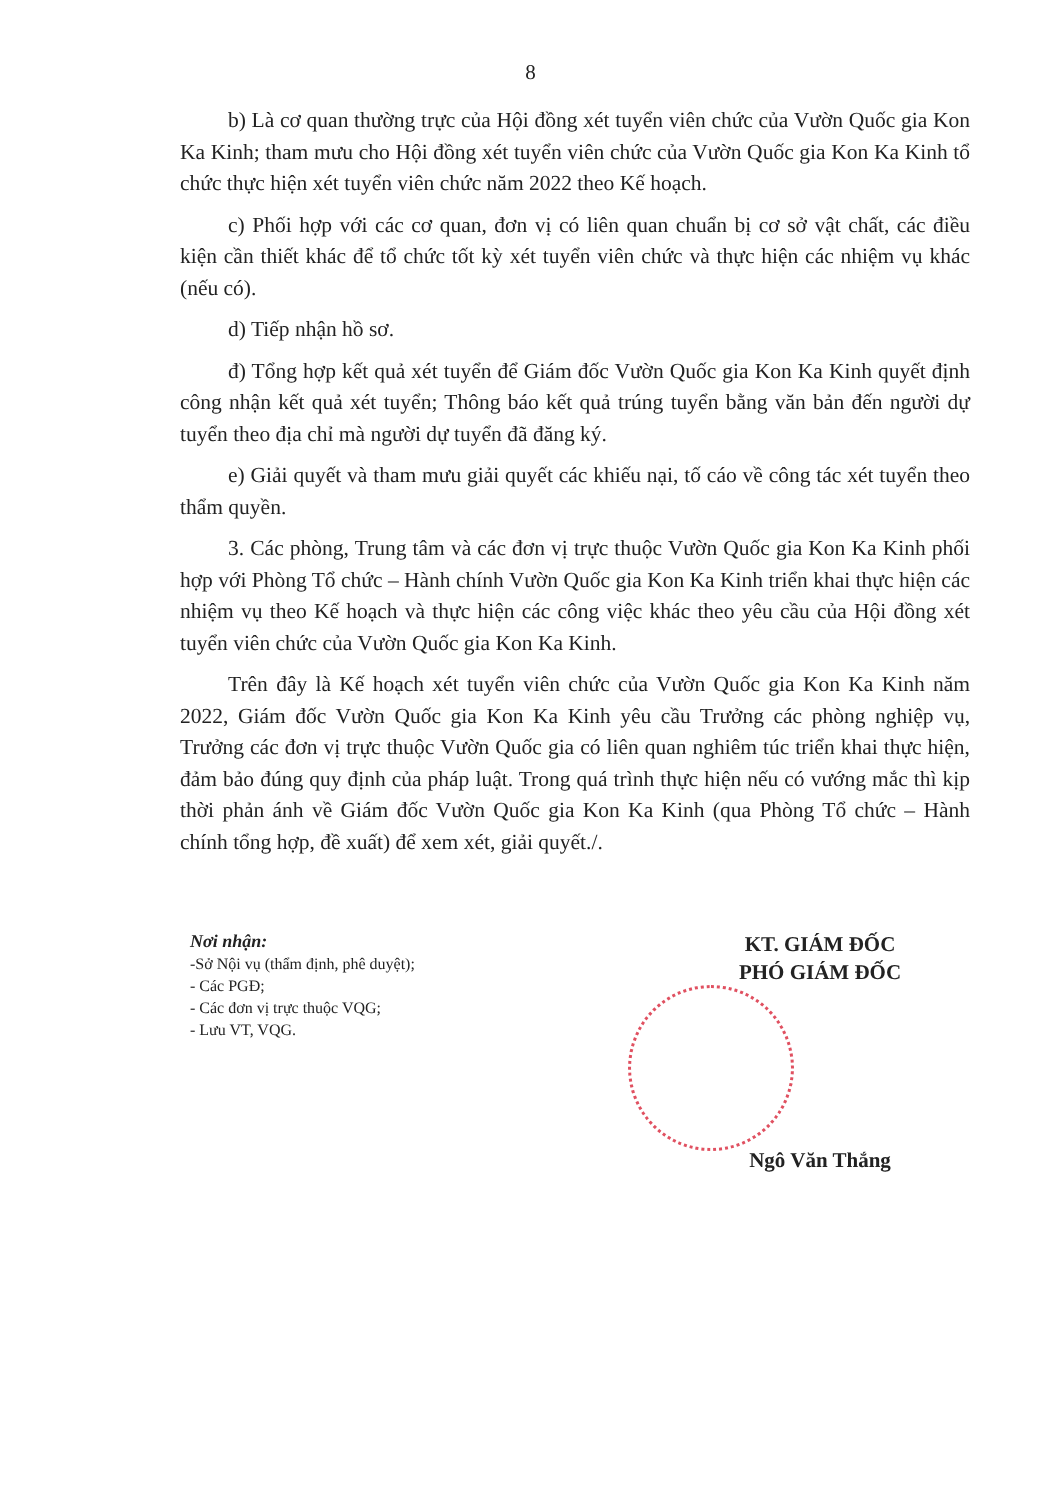8
b) Là cơ quan thường trực của Hội đồng xét tuyển viên chức của Vườn Quốc gia Kon Ka Kinh; tham mưu cho Hội đồng xét tuyển viên chức của Vườn Quốc gia Kon Ka Kinh tổ chức thực hiện xét tuyển viên chức năm 2022 theo Kế hoạch.
c) Phối hợp với các cơ quan, đơn vị có liên quan chuẩn bị cơ sở vật chất, các điều kiện cần thiết khác để tổ chức tốt kỳ xét tuyển viên chức và thực hiện các nhiệm vụ khác (nếu có).
d) Tiếp nhận hồ sơ.
đ) Tổng hợp kết quả xét tuyển để Giám đốc Vườn Quốc gia Kon Ka Kinh quyết định công nhận kết quả xét tuyển; Thông báo kết quả trúng tuyển bằng văn bản đến người dự tuyển theo địa chỉ mà người dự tuyển đã đăng ký.
e) Giải quyết và tham mưu giải quyết các khiếu nại, tố cáo về công tác xét tuyển theo thẩm quyền.
3. Các phòng, Trung tâm và các đơn vị trực thuộc Vườn Quốc gia Kon Ka Kinh phối hợp với Phòng Tổ chức – Hành chính Vườn Quốc gia Kon Ka Kinh triển khai thực hiện các nhiệm vụ theo Kế hoạch và thực hiện các công việc khác theo yêu cầu của Hội đồng xét tuyển viên chức của Vườn Quốc gia Kon Ka Kinh.
Trên đây là Kế hoạch xét tuyển viên chức của Vườn Quốc gia Kon Ka Kinh năm 2022, Giám đốc Vườn Quốc gia Kon Ka Kinh yêu cầu Trưởng các phòng nghiệp vụ, Trưởng các đơn vị trực thuộc Vườn Quốc gia có liên quan nghiêm túc triển khai thực hiện, đảm bảo đúng quy định của pháp luật. Trong quá trình thực hiện nếu có vướng mắc thì kịp thời phản ánh về Giám đốc Vườn Quốc gia Kon Ka Kinh (qua Phòng Tổ chức – Hành chính tổng hợp, đề xuất) để xem xét, giải quyết./.
Nơi nhận:
-Sở Nội vụ (thẩm định, phê duyệt);
- Các PGĐ;
- Các đơn vị trực thuộc VQG;
- Lưu VT, VQG.
KT. GIÁM ĐỐC
PHÓ GIÁM ĐỐC
Ngô Văn Thắng